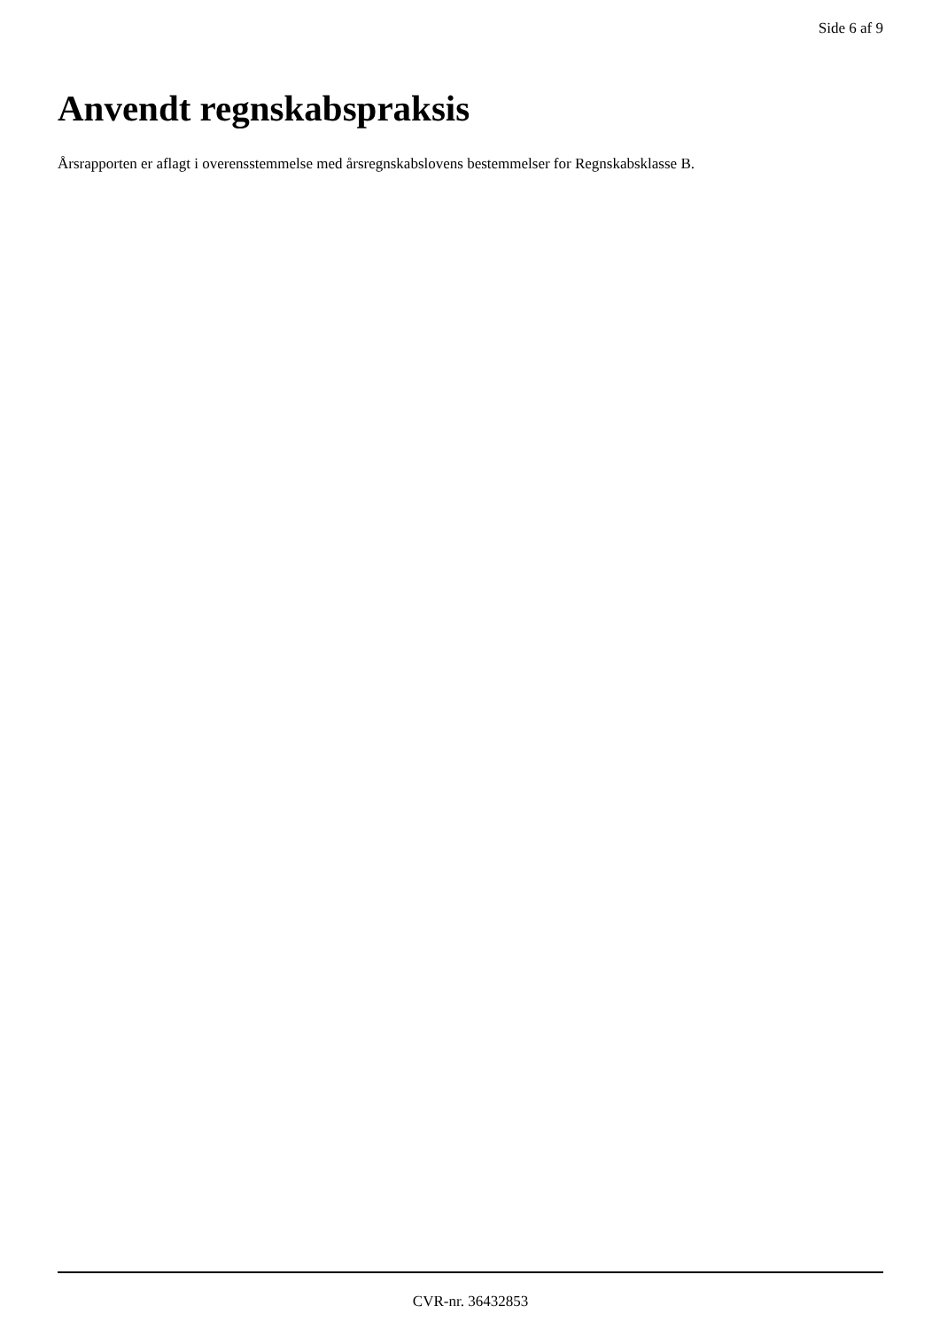Side 6 af 9
Anvendt regnskabspraksis
Årsrapporten er aflagt i overensstemmelse med årsregnskabslovens bestemmelser for Regnskabsklasse B.
CVR-nr. 36432853